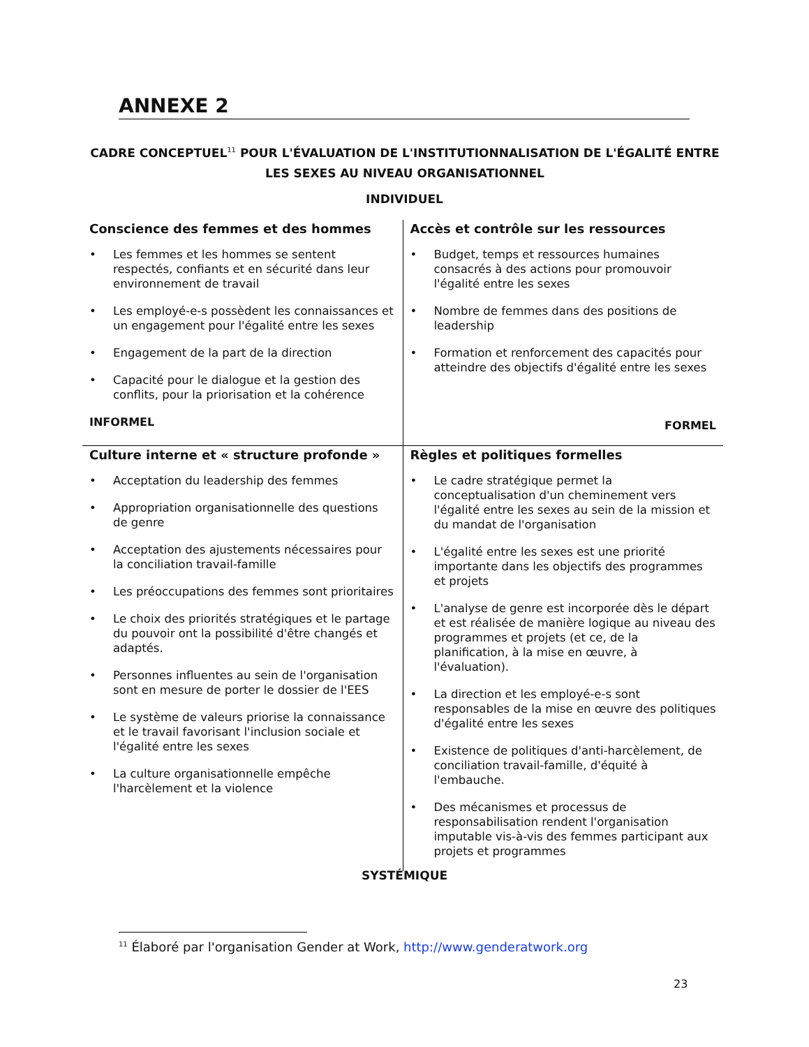ANNEXE 2
CADRE CONCEPTUEL<sup>11</sup> POUR L'ÉVALUATION DE L'INSTITUTIONNALISATION DE L'ÉGALITÉ ENTRE LES SEXES AU NIVEAU ORGANISATIONNEL
INDIVIDUEL
| Conscience des femmes et des hommes • Les femmes et les hommes se sentent respectés, confiants et en sécurité dans leur environnement de travail • Les employé-e-s possèdent les connaissances et un engagement pour l'égalité entre les sexes • Engagement de la part de la direction • Capacité pour le dialogue et la gestion des conflits, pour la priorisation et la cohérence INFORMEL | Accès et contrôle sur les ressources • Budget, temps et ressources humaines consacrés à des actions pour promouvoir l'égalité entre les sexes • Nombre de femmes dans des positions de leadership • Formation et renforcement des capacités pour atteindre des objectifs d'égalité entre les sexes FORMEL |
| Culture interne et « structure profonde » • Acceptation du leadership des femmes • Appropriation organisationnelle des questions de genre • Acceptation des ajustements nécessaires pour la conciliation travail-famille • Les préoccupations des femmes sont prioritaires • Le choix des priorités stratégiques et le partage du pouvoir ont la possibilité d'être changés et adaptés. • Personnes influentes au sein de l'organisation sont en mesure de porter le dossier de l'EES • Le système de valeurs priorise la connaissance et le travail favorisant l'inclusion sociale et l'égalité entre les sexes • La culture organisationnelle empêche l'harcèlement et la violence | Règles et politiques formelles • Le cadre stratégique permet la conceptualisation d'un cheminement vers l'égalité entre les sexes au sein de la mission et du mandat de l'organisation • L'égalité entre les sexes est une priorité importante dans les objectifs des programmes et projets • L'analyse de genre est incorporée dès le départ et est réalisée de manière logique au niveau des programmes et projets (et ce, de la planification, à la mise en œuvre, à l'évaluation). • La direction et les employé-e-s sont responsables de la mise en œuvre des politiques d'égalité entre les sexes • Existence de politiques d'anti-harcèlement, de conciliation travail-famille, d'équité à l'embauche. • Des mécanismes et processus de responsabilisation rendent l'organisation imputable vis-à-vis des femmes participant aux projets et programmes |
SYSTÉMIQUE
<sup>11</sup> Élaboré par l'organisation Gender at Work, http://www.genderatwork.org
23